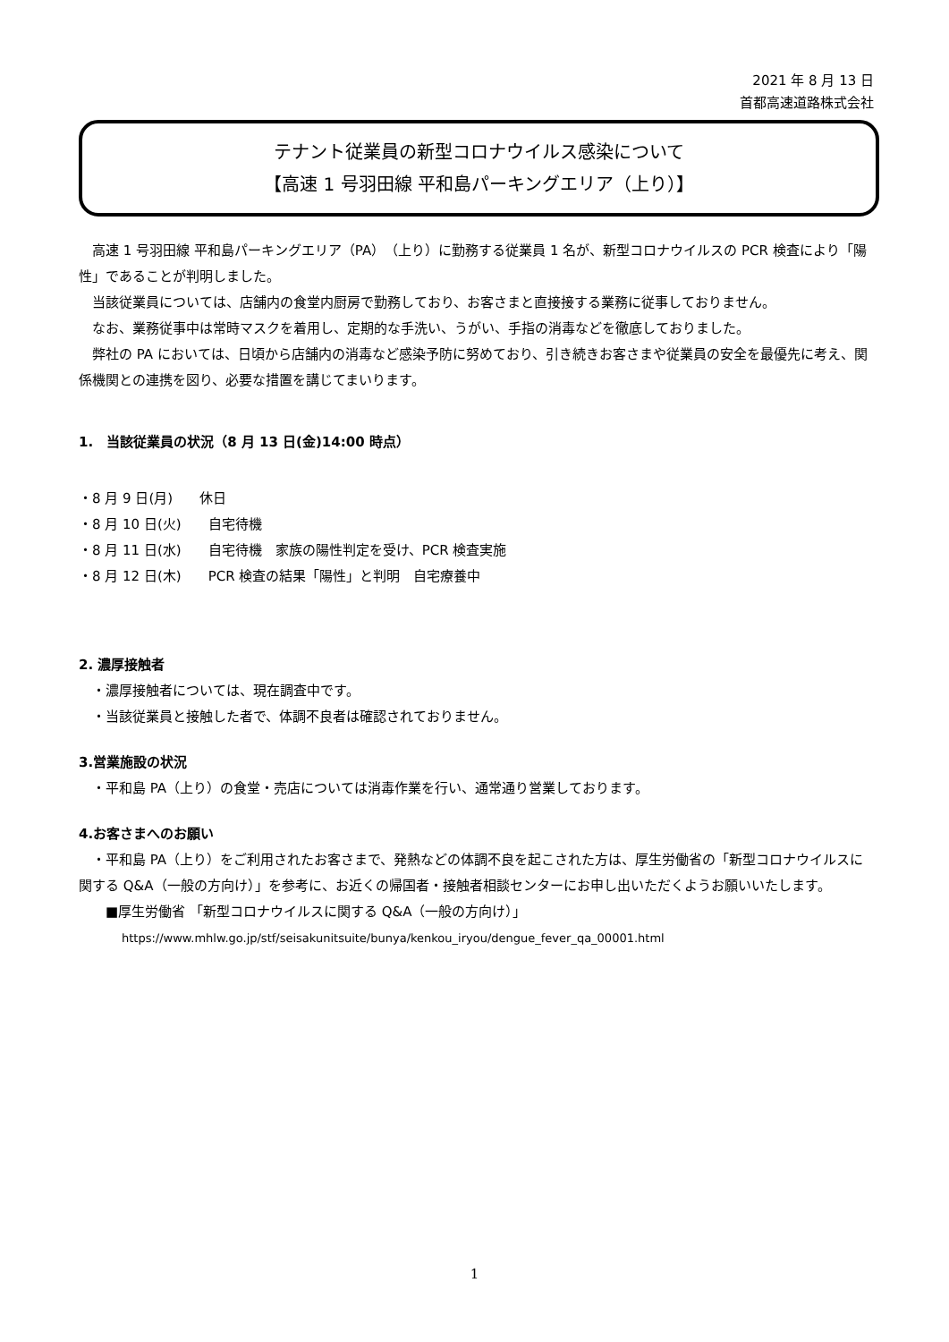2021 年 8 月 13 日
首都高速道路株式会社
テナント従業員の新型コロナウイルス感染について
【高速 1 号羽田線 平和島パーキングエリア（上り）】
　高速 1 号羽田線 平和島パーキングエリア（PA）（上り）に勤務する従業員 1 名が、新型コロナウイルスの PCR 検査により「陽性」であることが判明しました。
　当該従業員については、店舗内の食堂内厨房で勤務しており、お客さまと直接接する業務に従事しておりません。
　なお、業務従事中は常時マスクを着用し、定期的な手洗い、うがい、手指の消毒などを徹底しておりました。
　弊社の PA においては、日頃から店舗内の消毒など感染予防に努めており、引き続きお客さまや従業員の安全を最優先に考え、関係機関との連携を図り、必要な措置を講じてまいります。
1.　当該従業員の状況（8 月 13 日(金)14:00 時点）
・8 月 9 日(月)　　休日
・8 月 10 日(火)　　自宅待機
・8 月 11 日(水)　　自宅待機　家族の陽性判定を受け、PCR 検査実施
・8 月 12 日(木)　　PCR 検査の結果「陽性」と判明　自宅療養中
2. 濃厚接触者
　・濃厚接触者については、現在調査中です。
　・当該従業員と接触した者で、体調不良者は確認されておりません。
3.営業施設の状況
　・平和島 PA（上り）の食堂・売店については消毒作業を行い、通常通り営業しております。
4.お客さまへのお願い
　・平和島 PA（上り）をご利用されたお客さまで、発熱などの体調不良を起こされた方は、厚生労働省の「新型コロナウイルスに関する Q&A（一般の方向け）」を参考に、お近くの帰国者・接触者相談センターにお申し出いただくようお願いいたします。
■厚生労働省 「新型コロナウイルスに関する Q&A（一般の方向け）」
https://www.mhlw.go.jp/stf/seisakunitsuite/bunya/kenkou_iryou/dengue_fever_qa_00001.html
1